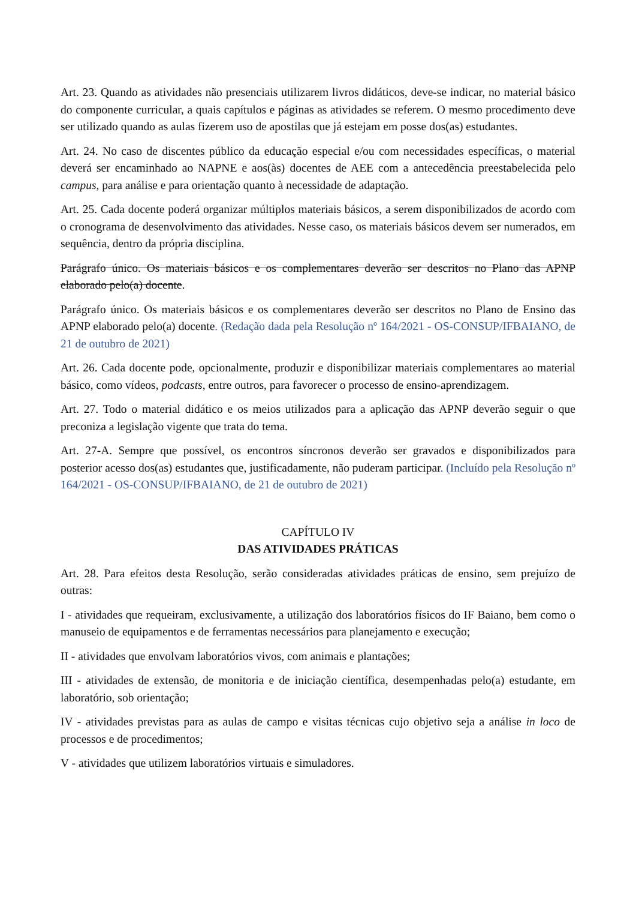Art. 23. Quando as atividades não presenciais utilizarem livros didáticos, deve-se indicar, no material básico do componente curricular, a quais capítulos e páginas as atividades se referem. O mesmo procedimento deve ser utilizado quando as aulas fizerem uso de apostilas que já estejam em posse dos(as) estudantes.
Art. 24. No caso de discentes público da educação especial e/ou com necessidades específicas, o material deverá ser encaminhado ao NAPNE e aos(às) docentes de AEE com a antecedência preestabelecida pelo campus, para análise e para orientação quanto à necessidade de adaptação.
Art. 25. Cada docente poderá organizar múltiplos materiais básicos, a serem disponibilizados de acordo com o cronograma de desenvolvimento das atividades. Nesse caso, os materiais básicos devem ser numerados, em sequência, dentro da própria disciplina.
Parágrafo único. Os materiais básicos e os complementares deverão ser descritos no Plano das APNP elaborado pelo(a) docente.
Parágrafo único. Os materiais básicos e os complementares deverão ser descritos no Plano de Ensino das APNP elaborado pelo(a) docente. (Redação dada pela Resolução nº 164/2021 - OS-CONSUP/IFBAIANO, de 21 de outubro de 2021)
Art. 26. Cada docente pode, opcionalmente, produzir e disponibilizar materiais complementares ao material básico, como vídeos, podcasts, entre outros, para favorecer o processo de ensino-aprendizagem.
Art. 27. Todo o material didático e os meios utilizados para a aplicação das APNP deverão seguir o que preconiza a legislação vigente que trata do tema.
Art. 27-A. Sempre que possível, os encontros síncronos deverão ser gravados e disponibilizados para posterior acesso dos(as) estudantes que, justificadamente, não puderam participar. (Incluído pela Resolução nº 164/2021 - OS-CONSUP/IFBAIANO, de 21 de outubro de 2021)
CAPÍTULO IV
DAS ATIVIDADES PRÁTICAS
Art. 28. Para efeitos desta Resolução, serão consideradas atividades práticas de ensino, sem prejuízo de outras:
I - atividades que requeiram, exclusivamente, a utilização dos laboratórios físicos do IF Baiano, bem como o manuseio de equipamentos e de ferramentas necessários para planejamento e execução;
II - atividades que envolvam laboratórios vivos, com animais e plantações;
III - atividades de extensão, de monitoria e de iniciação científica, desempenhadas pelo(a) estudante, em laboratório, sob orientação;
IV - atividades previstas para as aulas de campo e visitas técnicas cujo objetivo seja a análise in loco de processos e de procedimentos;
V - atividades que utilizem laboratórios virtuais e simuladores.